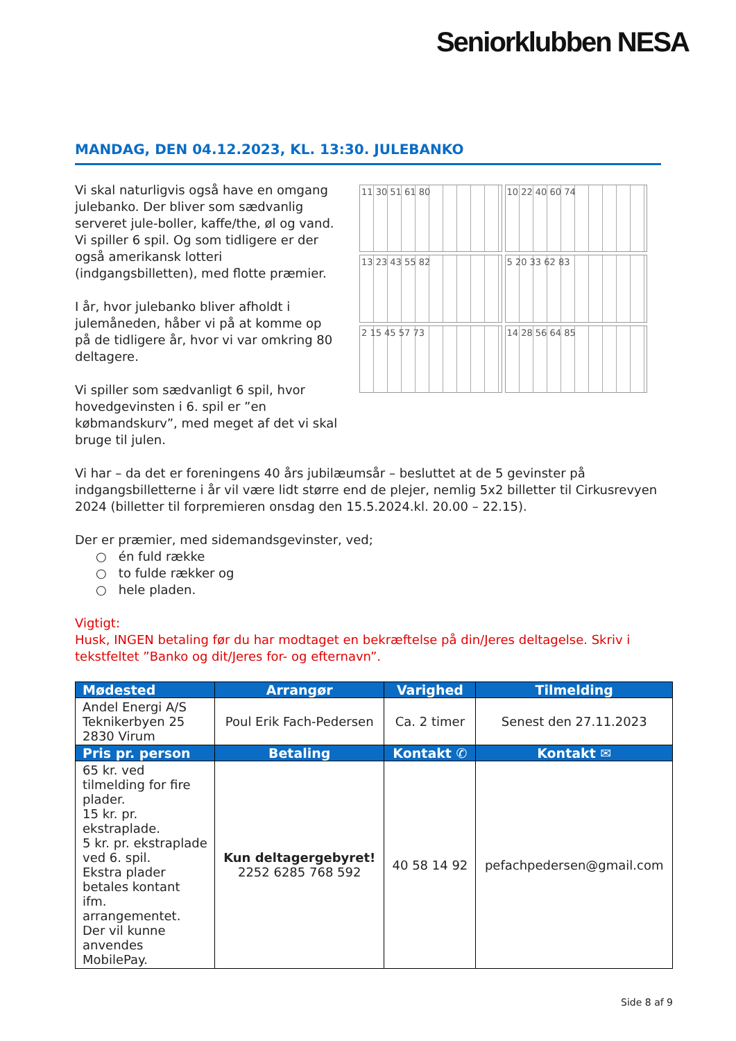Seniorklubben NESA
MANDAG, DEN 04.12.2023, KL. 13:30. JULEBANKO
Vi skal naturligvis også have en omgang julebanko. Der bliver som sædvanlig serveret jule-boller, kaffe/the, øl og vand. Vi spiller 6 spil. Og som tidligere er der også amerikansk lotteri (indgangsbilletten), med flotte præmier.
I år, hvor julebanko bliver afholdt i julemåneden, håber vi på at komme op på de tidligere år, hvor vi var omkring 80 deltagere.
Vi spiller som sædvanligt 6 spil, hvor hovedgevinsten i 6. spil er ”en købmandskurv”, med meget af det vi skal bruge til julen.
11 30 51 61 80
10 22 40 60 74
13 23 43 55 82
5 20 33 62 83
2 15 45 57 73
14 28 56 64 85
Vi har – da det er foreningens 40 års jubilæumsår – besluttet at de 5 gevinster på indgangsbilletterne i år vil være lidt større end de plejer, nemlig 5x2 billetter til Cirkusrevyen 2024 (billetter til forpremieren onsdag den 15.5.2024.kl. 20.00 – 22.15).
Der er præmier, med sidemandsgevinster, ved;
○ én fuld række
○ to fulde rækker og
○ hele pladen.
Vigtigt:
Husk, INGEN betaling før du har modtaget en bekræftelse på din/Jeres deltagelse. Skriv i tekstfeltet ”Banko og dit/Jeres for- og efternavn”.
| Mødested | Arrangør | Varighed | Tilmelding |
| --- | --- | --- | --- |
| Andel Energi A/S Teknikerbyen 25 2830 Virum | Poul Erik Fach-Pedersen | Ca. 2 timer | Senest den 27.11.2023 |
| Pris pr. person | Betaling | Kontakt ✆ | Kontakt ✉ |
| 65 kr. ved tilmelding for fire plader. 15 kr. pr. ekstraplade. 5 kr. pr. ekstraplade ved 6. spil. Ekstra plader betales kontant ifm. arrangementet. Der vil kunne anvendes MobilePay. | Kun deltagergebyret! 2252 6285 768 592 | 40 58 14 92 | pefachpedersen@gmail.com |
Side 8 af 9